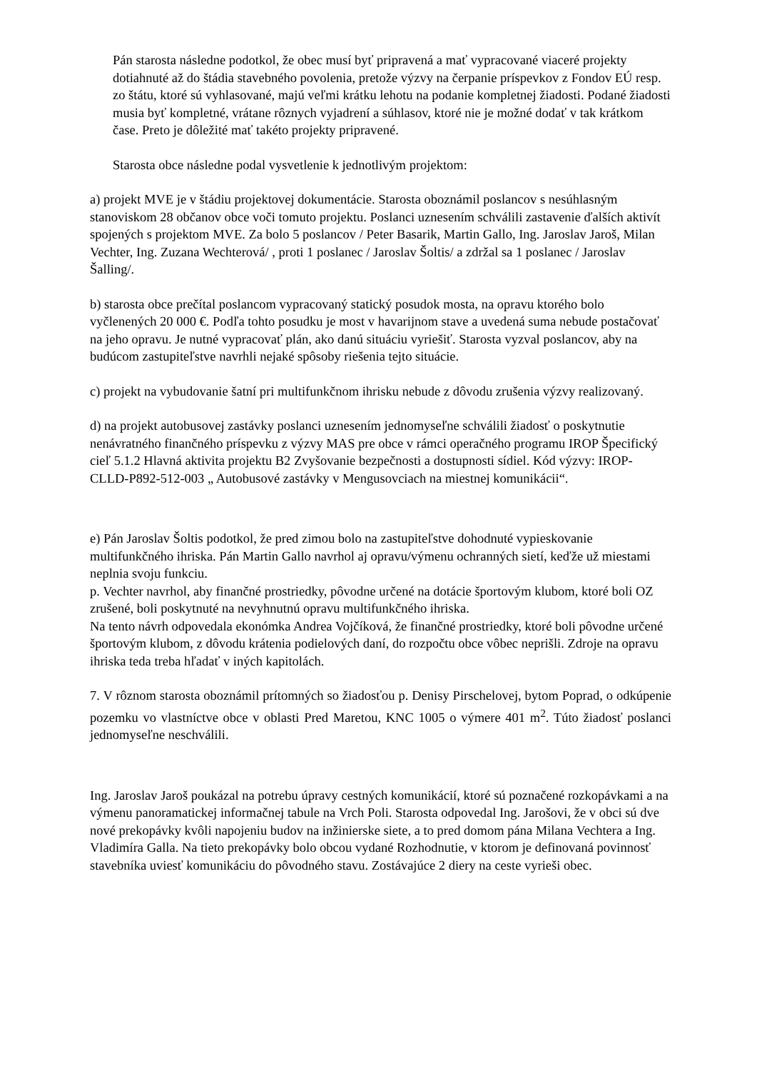Pán starosta následne podotkol, že obec musí byť pripravená a mať vypracované viaceré projekty dotiahnuté až do štádia stavebného povolenia, pretože výzvy na čerpanie príspevkov z Fondov EÚ resp. zo štátu, ktoré sú vyhlasované, majú veľmi krátku lehotu na podanie kompletnej žiadosti. Podané žiadosti musia byť kompletné, vrátane rôznych vyjadrení a súhlasov, ktoré nie je možné dodať v tak krátkom čase. Preto je dôležité mať takéto projekty pripravené.
Starosta obce následne podal vysvetlenie k jednotlivým projektom:
a) projekt MVE je v štádiu projektovej dokumentácie. Starosta oboznámil poslancov s nesúhlasným stanoviskom 28 občanov obce voči tomuto projektu. Poslanci uznesením schválili zastavenie ďalších aktivít spojených s projektom MVE. Za bolo 5 poslancov / Peter Basarik, Martin Gallo, Ing. Jaroslav Jaroš, Milan Vechter, Ing. Zuzana Wechterová/ , proti 1 poslanec / Jaroslav Šoltis/ a zdržal sa 1 poslanec / Jaroslav Šalling/.
b) starosta obce prečítal poslancom vypracovaný statický posudok mosta, na opravu ktorého bolo vyčlenených 20 000 €. Podľa tohto posudku je most v havarijnom stave a uvedená suma nebude postačovať na jeho opravu. Je nutné vypracovať plán, ako danú situáciu vyriešiť. Starosta vyzval poslancov, aby na budúcom zastupiteľstve navrhli nejaké spôsoby riešenia tejto situácie.
c) projekt na vybudovanie šatní pri multifunkčnom ihrisku nebude z dôvodu zrušenia výzvy realizovaný.
d) na projekt autobusovej zastávky poslanci uznesením jednomyseľne schválili žiadosť o poskytnutie nenávratného finančného príspevku z výzvy MAS pre obce v rámci operačného programu IROP Špecifický cieľ 5.1.2 Hlavná aktivita projektu B2 Zvyšovanie bezpečnosti a dostupnosti sídiel. Kód výzvy: IROP-CLLD-P892-512-003 „ Autobusové zastávky v Mengusovciach na miestnej komunikácii“.
e) Pán Jaroslav Šoltis podotkol, že pred zimou bolo na zastupiteľstve dohodnuté vypieskovanie multifunkčného ihriska. Pán Martin Gallo navrhol aj opravu/výmenu ochranných sietí, keďže už miestami neplnia svoju funkciu.
p. Vechter navrhol, aby finančné prostriedky, pôvodne určené na dotácie športovým klubom, ktoré boli OZ zrušené, boli poskytnuté na nevyhnutnú opravu multifunkčného ihriska.
Na tento návrh odpovedala ekonómka Andrea Vojčíková, že finančné prostriedky, ktoré boli pôvodne určené športovým klubom, z dôvodu krátenia podielových daní, do rozpočtu obce vôbec neprišli. Zdroje na opravu ihriska teda treba hľadať v iných kapitolách.
7. V rôznom starosta oboznámil prítomných so žiadosťou p. Denisy Pirschelovej, bytom Poprad, o odkúpenie pozemku vo vlastníctve obce v oblasti Pred Maretou, KNC 1005 o výmere 401 m<sup>2</sup>. Túto žiadosť poslanci jednomyseľne neschválili.
Ing. Jaroslav Jaroš poukázal na potrebu úpravy cestných komunikácií, ktoré sú poznačené rozkopávkami a na výmenu panoramatickej informačnej tabule na Vrch Poli. Starosta odpovedal Ing. Jarošovi, že v obci sú dve nové prekopávky kvôli napojeniu budov na inžinierske siete, a to pred domom pána Milana Vechtera a Ing. Vladimíra Galla. Na tieto prekopávky bolo obcou vydané Rozhodnutie, v ktorom je definovaná povinnosť stavebníka uviesť komunikáciu do pôvodného stavu. Zostávajúce 2 diery na ceste vyrieši obec.